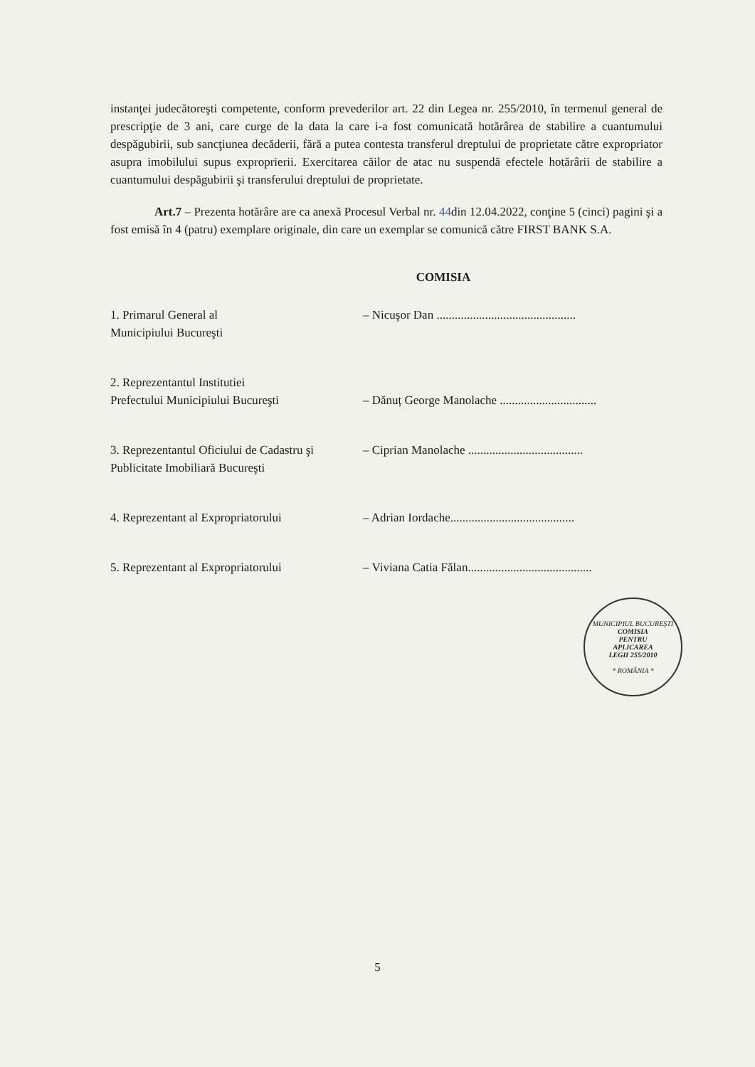instanţei judecătoreşti competente, conform prevederilor art. 22 din Legea nr. 255/2010, în termenul general de prescripţie de 3 ani, care curge de la data la care i-a fost comunicată hotărârea de stabilire a cuantumului despăgubirii, sub sancţiunea decăderii, fără a putea contesta transferul dreptului de proprietate către expropriator asupra imobilului supus exproprierii. Exercitarea căilor de atac nu suspendă efectele hotărârii de stabilire a cuantumului despăgubirii şi transferului dreptului de proprietate.
Art.7 – Prezenta hotărâre are ca anexă Procesul Verbal nr. 44din 12.04.2022, conţine 5 (cinci) pagini şi a fost emisă în 4 (patru) exemplare originale, din care un exemplar se comunică către FIRST BANK S.A.
COMISIA
1. Primarul General al
Municipiului Bucureşti
– Nicuşor Dan ..............................................
2. Reprezentantul Institutiei
Prefectului Municipiului Bucureşti
– Dănuț George Manolache ................................
3. Reprezentantul Oficiului de Cadastru şi
Publicitate Imobiliară Bucureşti
– Ciprian Manolache ......................................
4. Reprezentant al Expropriatorului
– Adrian Iordache.........................................
5. Reprezentant al Expropriatorului
– Viviana Catia Fălan.........................................
MUNICIPIUL BUCUREŞTI
COMISIA
PENTRU
APLICAREA
LEGII 255/2010
* ROMÂNIA *
5